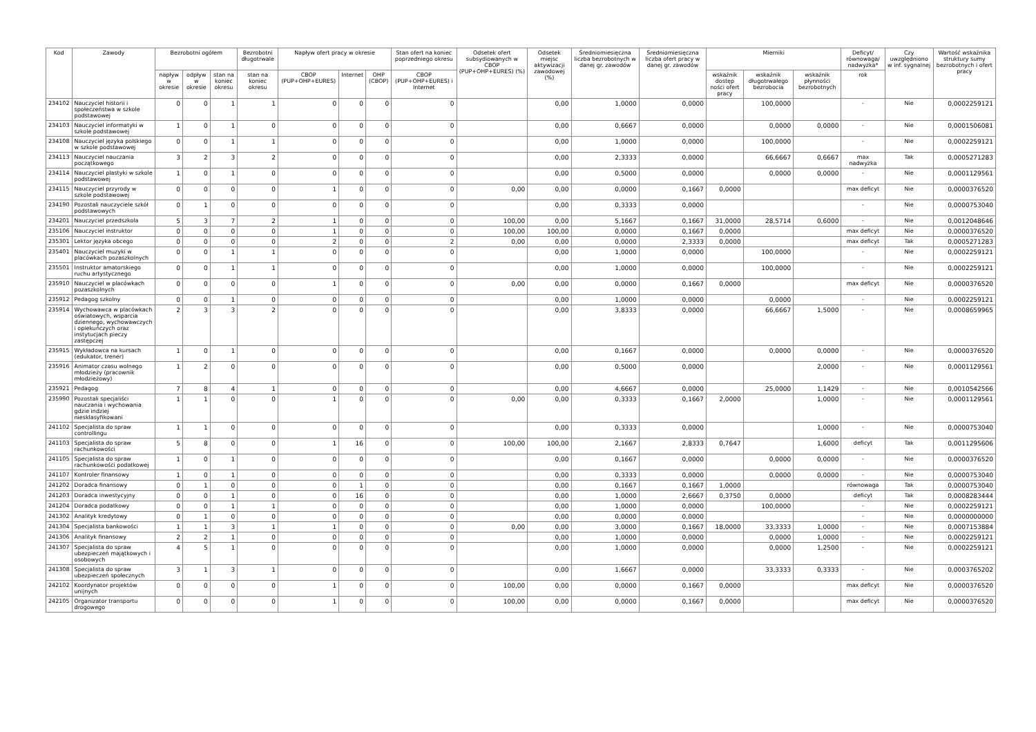| Kod | Zawody | Bezrobotni ogółem | | | Bezrobotni długotrwale | Napływ ofert pracy w okresie | | | Stan ofert na koniec poprzedniego okresu | Odsetek ofert subsydiowanych w CBOP (PUP+OHP+EURES) (%) | Odsetek miejsc aktywizacji zawodowej (%) | Średniomiesięczna liczba bezrobotnych w danej gr. zawodów | Średniomiesięczna liczba ofert pracy w danej gr. zawodów | Mierniki | | | Deficyt/ równowaga/ nadwyżka* | Czy uwzględniono w inf. sygnalnej | Wartość wskaźnika struktury sumy bezrobotnych i ofert pracy |
| --- | --- | --- | --- | --- | --- | --- | --- | --- | --- | --- | --- | --- | --- | --- | --- | --- | --- | --- | --- |
| | | napływ w okresie | odpływ w okresie | stan na koniec okresu | stan na koniec okresu | CBOP (PUP+OHP+EURES) | Internet | OHP (CBOP) | CBOP (PUP+OHP+EURES) i Internet | | | | | wskaźnik dostęp ności ofert pracy | wskaźnik długotrwałego bezrobocia | wskaźnik płynności bezrobotnych | rok | | |
| 234102 | Nauczyciel historii i społeczeństwa w szkole podstawowej | 0 | 0 | 1 | 1 | 0 | 0 | 0 | 0 | | 0,00 | 1,0000 | 0,0000 | | 100,0000 | | - | Nie | 0,0002259121 |
| 234103 | Nauczyciel informatyki w szkole podstawowej | 1 | 0 | 1 | 0 | 0 | 0 | 0 | 0 | | 0,00 | 0,6667 | 0,0000 | | 0,0000 | 0,0000 | - | Nie | 0,0001506081 |
| 234108 | Nauczyciel języka polskiego w szkole podstawowej | 0 | 0 | 1 | 1 | 0 | 0 | 0 | 0 | | 0,00 | 1,0000 | 0,0000 | | 100,0000 | | - | Nie | 0,0002259121 |
| 234113 | Nauczyciel nauczania początkowego | 3 | 2 | 3 | 2 | 0 | 0 | 0 | 0 | | 0,00 | 2,3333 | 0,0000 | | 66,6667 | 0,6667 | max nadwyżka | Tak | 0,0005271283 |
| 234114 | Nauczyciel plastyki w szkole podstawowej | 1 | 0 | 1 | 0 | 0 | 0 | 0 | 0 | | 0,00 | 0,5000 | 0,0000 | | 0,0000 | 0,0000 | - | Nie | 0,0001129561 |
| 234115 | Nauczyciel przyrody w szkole podstawowej | 0 | 0 | 0 | 0 | 1 | 0 | 0 | 0 | 0,00 | 0,00 | 0,0000 | 0,1667 | 0,0000 | | | max deficyt | Nie | 0,0000376520 |
| 234190 | Pozostali nauczyciele szkół podstawowych | 0 | 1 | 0 | 0 | 0 | 0 | 0 | 0 | | 0,00 | 0,3333 | 0,0000 | | | | - | Nie | 0,0000753040 |
| 234201 | Nauczyciel przedszkola | 5 | 3 | 7 | 2 | 1 | 0 | 0 | 0 | 100,00 | 0,00 | 5,1667 | 0,1667 | 31,0000 | 28,5714 | 0,6000 | - | Nie | 0,0012048646 |
| 235106 | Nauczyciel instruktor | 0 | 0 | 0 | 0 | 1 | 0 | 0 | 0 | 100,00 | 100,00 | 0,0000 | 0,1667 | 0,0000 | | | max deficyt | Nie | 0,0000376520 |
| 235301 | Lektor języka obcego | 0 | 0 | 0 | 0 | 2 | 0 | 0 | 2 | 0,00 | 0,00 | 0,0000 | 2,3333 | 0,0000 | | | max deficyt | Tak | 0,0005271283 |
| 235401 | Nauczyciel muzyki w placówkach pozaszkolnych | 0 | 0 | 1 | 1 | 0 | 0 | 0 | 0 | | 0,00 | 1,0000 | 0,0000 | | 100,0000 | | - | Nie | 0,0002259121 |
| 235501 | Instruktor amatorskiego ruchu artystycznego | 0 | 0 | 1 | 1 | 0 | 0 | 0 | 0 | | 0,00 | 1,0000 | 0,0000 | | 100,0000 | | - | Nie | 0,0002259121 |
| 235910 | Nauczyciel w placówkach pozaszkolnych | 0 | 0 | 0 | 0 | 1 | 0 | 0 | 0 | 0,00 | 0,00 | 0,0000 | 0,1667 | 0,0000 | | | max deficyt | Nie | 0,0000376520 |
| 235912 | Pedagog szkolny | 0 | 0 | 1 | 0 | 0 | 0 | 0 | 0 | | 0,00 | 1,0000 | 0,0000 | | 0,0000 | | - | Nie | 0,0002259121 |
| 235914 | Wychowawca w placówkach oświatowych, wsparcia dziennego, wychowawczych i opiekuńczych oraz instytucjach pieczy zastępczej | 2 | 3 | 3 | 2 | 0 | 0 | 0 | 0 | | 0,00 | 3,8333 | 0,0000 | | 66,6667 | 1,5000 | - | Nie | 0,0008659965 |
| 235915 | Wykładowca na kursach (edukator, trener) | 1 | 0 | 1 | 0 | 0 | 0 | 0 | 0 | | 0,00 | 0,1667 | 0,0000 | | 0,0000 | 0,0000 | - | Nie | 0,0000376520 |
| 235916 | Animator czasu wolnego młodzieży (pracownik młodzieżowy) | 1 | 2 | 0 | 0 | 0 | 0 | 0 | 0 | | 0,00 | 0,5000 | 0,0000 | | | 2,0000 | - | Nie | 0,0001129561 |
| 235921 | Pedagog | 7 | 8 | 4 | 1 | 0 | 0 | 0 | 0 | | 0,00 | 4,6667 | 0,0000 | | 25,0000 | 1,1429 | - | Nie | 0,0010542566 |
| 235990 | Pozostali specjaliści nauczania i wychowania gdzie indziej niesklasyfikowani | 1 | 1 | 0 | 0 | 1 | 0 | 0 | 0 | 0,00 | 0,00 | 0,3333 | 0,1667 | 2,0000 | | 1,0000 | - | Nie | 0,0001129561 |
| 241102 | Specjalista do spraw controllingu | 1 | 1 | 0 | 0 | 0 | 0 | 0 | 0 | | 0,00 | 0,3333 | 0,0000 | | | 1,0000 | - | Nie | 0,0000753040 |
| 241103 | Specjalista do spraw rachunkowości | 5 | 8 | 0 | 0 | 1 | 16 | 0 | 0 | 100,00 | 100,00 | 2,1667 | 2,8333 | 0,7647 | | 1,6000 | deficyt | Tak | 0,0011295606 |
| 241105 | Specjalista do spraw rachunkowości podatkowej | 1 | 0 | 1 | 0 | 0 | 0 | 0 | 0 | | 0,00 | 0,1667 | 0,0000 | | 0,0000 | 0,0000 | - | Nie | 0,0000376520 |
| 241107 | Kontroler finansowy | 1 | 0 | 1 | 0 | 0 | 0 | 0 | 0 | | 0,00 | 0,3333 | 0,0000 | | 0,0000 | 0,0000 | - | Nie | 0,0000753040 |
| 241202 | Doradca finansowy | 0 | 1 | 0 | 0 | 0 | 1 | 0 | 0 | | 0,00 | 0,1667 | 0,1667 | 1,0000 | | | równowaga | Tak | 0,0000753040 |
| 241203 | Doradca inwestycyjny | 0 | 0 | 1 | 0 | 0 | 16 | 0 | 0 | | 0,00 | 1,0000 | 2,6667 | 0,3750 | 0,0000 | | deficyt | Tak | 0,0008283444 |
| 241204 | Doradca podatkowy | 0 | 0 | 1 | 1 | 0 | 0 | 0 | 0 | | 0,00 | 1,0000 | 0,0000 | | 100,0000 | | - | Nie | 0,0002259121 |
| 241302 | Analityk kredytowy | 0 | 1 | 0 | 0 | 0 | 0 | 0 | 0 | | 0,00 | 0,0000 | 0,0000 | | | | - | Nie | 0,0000000000 |
| 241304 | Specjalista bankowości | 1 | 1 | 3 | 1 | 1 | 0 | 0 | 0 | 0,00 | 0,00 | 3,0000 | 0,1667 | 18,0000 | 33,3333 | 1,0000 | - | Nie | 0,0007153884 |
| 241306 | Analityk finansowy | 2 | 2 | 1 | 0 | 0 | 0 | 0 | 0 | | 0,00 | 1,0000 | 0,0000 | | 0,0000 | 1,0000 | - | Nie | 0,0002259121 |
| 241307 | Specjalista do spraw ubezpieczeń majątkowych i osobowych | 4 | 5 | 1 | 0 | 0 | 0 | 0 | 0 | | 0,00 | 1,0000 | 0,0000 | | 0,0000 | 1,2500 | - | Nie | 0,0002259121 |
| 241308 | Specjalista do spraw ubezpieczeń społecznych | 3 | 1 | 3 | 1 | 0 | 0 | 0 | 0 | | 0,00 | 1,6667 | 0,0000 | | 33,3333 | 0,3333 | - | Nie | 0,0003765202 |
| 242102 | Koordynator projektów unijnych | 0 | 0 | 0 | 0 | 1 | 0 | 0 | 0 | 100,00 | 0,00 | 0,0000 | 0,1667 | 0,0000 | | | max deficyt | Nie | 0,0000376520 |
| 242105 | Organizator transportu drogowego | 0 | 0 | 0 | 0 | 1 | 0 | 0 | 0 | 100,00 | 0,00 | 0,0000 | 0,1667 | 0,0000 | | | max deficyt | Nie | 0,0000376520 |